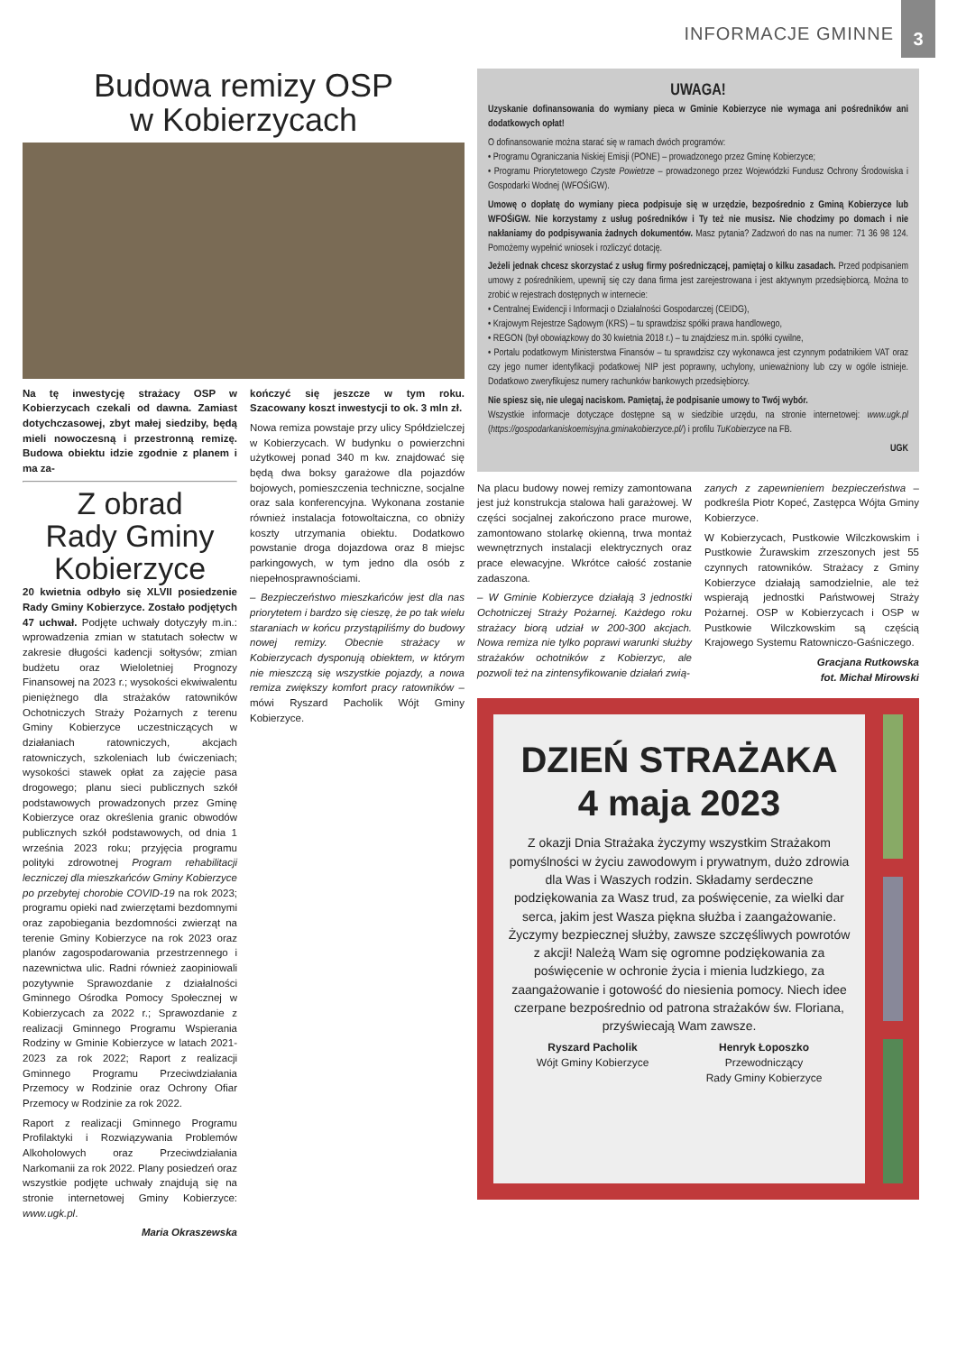INFORMACJE GMINNE 3
Budowa remizy OSP
w Kobierzycach
Na tę inwestycję strażacy OSP w Kobierzycach czekali od dawna. Zamiast dotychczasowej, zbyt małej siedziby, będą mieli nowoczesną i przestronną remizę. Budowa obiektu idzie zgodnie z planem i ma za-
Z obrad
Rady Gminy
Kobierzyce
20 kwietnia odbyło się XLVII posiedzenie Rady Gminy Kobierzyce. Zostało podjętych 47 uchwał. Podjęte uchwały dotyczyły m.in.: wprowadzenia zmian w statutach sołectw w zakresie długości kadencji sołtysów; zmian budżetu oraz Wieloletniej Prognozy Finansowej na 2023 r.; wysokości ekwiwalentu pieniężnego dla strażaków ratowników Ochotniczych Straży Pożarnych z terenu Gminy Kobierzyce uczestniczących w działaniach ratowniczych, akcjach ratowniczych, szkoleniach lub ćwiczeniach; wysokości stawek opłat za zajęcie pasa drogowego; planu sieci publicznych szkół podstawowych prowadzonych przez Gminę Kobierzyce oraz określenia granic obwodów publicznych szkół podstawowych, od dnia 1 września 2023 roku; przyjęcia programu polityki zdrowotnej Program rehabilitacji leczniczej dla mieszkańców Gminy Kobierzyce po przebytej chorobie COVID-19 na rok 2023; programu opieki nad zwierzętami bezdomnymi oraz zapobiegania bezdomności zwierząt na terenie Gminy Kobierzyce na rok 2023 oraz planów zagospodarowania przestrzennego i nazewnictwa ulic. Radni również zaopiniowali pozytywnie Sprawozdanie z działalności Gminnego Ośrodka Pomocy Społecznej w Kobierzycach za 2022 r.; Sprawozdanie z realizacji Gminnego Programu Wspierania Rodziny w Gminie Kobierzyce w latach 2021-2023 za rok 2022; Raport z realizacji Gminnego Programu Przeciwdziałania Przemocy w Rodzinie oraz Ochrony Ofiar Przemocy w Rodzinie za rok 2022.
Raport z realizacji Gminnego Programu Profilaktyki i Rozwiązywania Problemów Alkoholowych oraz Przeciwdziałania Narkomanii za rok 2022. Plany posiedzeń oraz wszystkie podjęte uchwały znajdują się na stronie internetowej Gminy Kobierzyce: www.ugk.pl.
Maria Okraszewska
kończyć się jeszcze w tym roku. Szacowany koszt inwestycji to ok. 3 mln zł.
Nowa remiza powstaje przy ulicy Spółdzielczej w Kobierzycach. W budynku o powierzchni użytkowej ponad 340 m kw. znajdować się będą dwa boksy garażowe dla pojazdów bojowych, pomieszczenia techniczne, socjalne oraz sala konferencyjna. Wykonana zostanie również instalacja fotowoltaiczna, co obniży koszty utrzymania obiektu. Dodatkowo powstanie droga dojazdowa oraz 8 miejsc parkingowych, w tym jedno dla osób z niepełnosprawnościami.
– Bezpieczeństwo mieszkańców jest dla nas priorytetem i bardzo się cieszę, że po tak wielu staraniach w końcu przystąpiliśmy do budowy nowej remizy. Obecnie strażacy w Kobierzycach dysponują obiektem, w którym nie mieszczą się wszystkie pojazdy, a nowa remiza zwiększy komfort pracy ratowników – mówi Ryszard Pacholik Wójt Gminy Kobierzyce.
UWAGA!
Uzyskanie dofinansowania do wymiany pieca w Gminie Kobierzyce nie wymaga ani pośredników ani dodatkowych opłat!
O dofinansowanie można starać się w ramach dwóch programów:
• Programu Ograniczania Niskiej Emisji (PONE) – prowadzonego przez Gminę Kobierzyce;
• Programu Priorytetowego Czyste Powietrze – prowadzonego przez Wojewódzki Fundusz Ochrony Środowiska i Gospodarki Wodnej (WFOŚiGW).
Umowę o dopłatę do wymiany pieca podpisuje się w urzędzie, bezpośrednio z Gminą Kobierzyce lub WFOŚiGW. Nie korzystamy z usług pośredników i Ty też nie musisz. Nie chodzimy po domach i nie nakłaniamy do podpisywania żadnych dokumentów. Masz pytania? Zadzwoń do nas na numer: 71 36 98 124. Pomożemy wypełnić wniosek i rozliczyć dotację.
Jeżeli jednak chcesz skorzystać z usług firmy pośredniczącej, pamiętaj o kilku zasadach. Przed podpisaniem umowy z pośrednikiem, upewnij się czy dana firma jest zarejestrowana i jest aktywnym przedsiębiorcą. Można to zrobić w rejestrach dostępnych w internecie:
• Centralnej Ewidencji i Informacji o Działalności Gospodarczej (CEIDG),
• Krajowym Rejestrze Sądowym (KRS) – tu sprawdzisz spółki prawa handlowego,
• REGON (był obowiązkowy do 30 kwietnia 2018 r.) – tu znajdziesz m.in. spółki cywilne,
• Portalu podatkowym Ministerstwa Finansów – tu sprawdzisz czy wykonawca jest czynnym podatnikiem VAT oraz czy jego numer identyfikacji podatkowej NIP jest poprawny, uchylony, unieważniony lub czy w ogóle istnieje. Dodatkowo zweryfikujesz numery rachunków bankowych przedsiębiorcy.
Nie spiesz się, nie ulegaj naciskom. Pamiętaj, że podpisanie umowy to Twój wybór.
Wszystkie informacje dotyczące dostępne są w siedzibie urzędu, na stronie internetowej: www.ugk.pl (https://gospodarkaniskoemisyjna.gminakobierzyce.pl/) i profilu TuKobierzyce na FB.
UGK
Na placu budowy nowej remizy zamontowana jest już konstrukcja stalowa hali garażowej. W części socjalnej zakończono prace murowe, zamontowano stolarkę okienną, trwa montaż wewnętrznych instalacji elektrycznych oraz prace elewacyjne. Wkrótce całość zostanie zadaszona.
– W Gminie Kobierzyce działają 3 jednostki Ochotniczej Straży Pożarnej. Każdego roku strażacy biorą udział w 200-300 akcjach. Nowa remiza nie tylko poprawi warunki służby strażaków ochotników z Kobierzyc, ale pozwoli też na zintensyfikowanie działań zwią-
zanych z zapewnieniem bezpieczeństwa – podkreśla Piotr Kopeć, Zastępca Wójta Gminy Kobierzyce.
W Kobierzycach, Pustkowie Wilczkowskim i Pustkowie Żurawskim zrzeszonych jest 55 czynnych ratowników. Strażacy z Gminy Kobierzyce działają samodzielnie, ale też wspierają jednostki Państwowej Straży Pożarnej. OSP w Kobierzycach i OSP w Pustkowie Wilczkowskim są częścią Krajowego Systemu Ratowniczo-Gaśniczego.
Gracjana Rutkowska
fot. Michał Mirowski
DZIEŃ STRAŻAKA
4 maja 2023
Z okazji Dnia Strażaka życzymy wszystkim Strażakom pomyślności w życiu zawodowym i prywatnym, dużo zdrowia dla Was i Waszych rodzin. Składamy serdeczne podziękowania za Wasz trud, za poświęcenie, za wielki dar serca, jakim jest Wasza piękna służba i zaangażowanie. Życzymy bezpiecznej służby, zawsze szczęśliwych powrotów z akcji! Należą Wam się ogromne podziękowania za poświęcenie w ochronie życia i mienia ludzkiego, za zaangażowanie i gotowość do niesienia pomocy. Niech idee czerpane bezpośrednio od patrona strażaków św. Floriana, przyświecają Wam zawsze.
Ryszard Pacholik
Wójt Gminy Kobierzyce
Henryk Łoposzko
Przewodniczący
Rady Gminy Kobierzyce